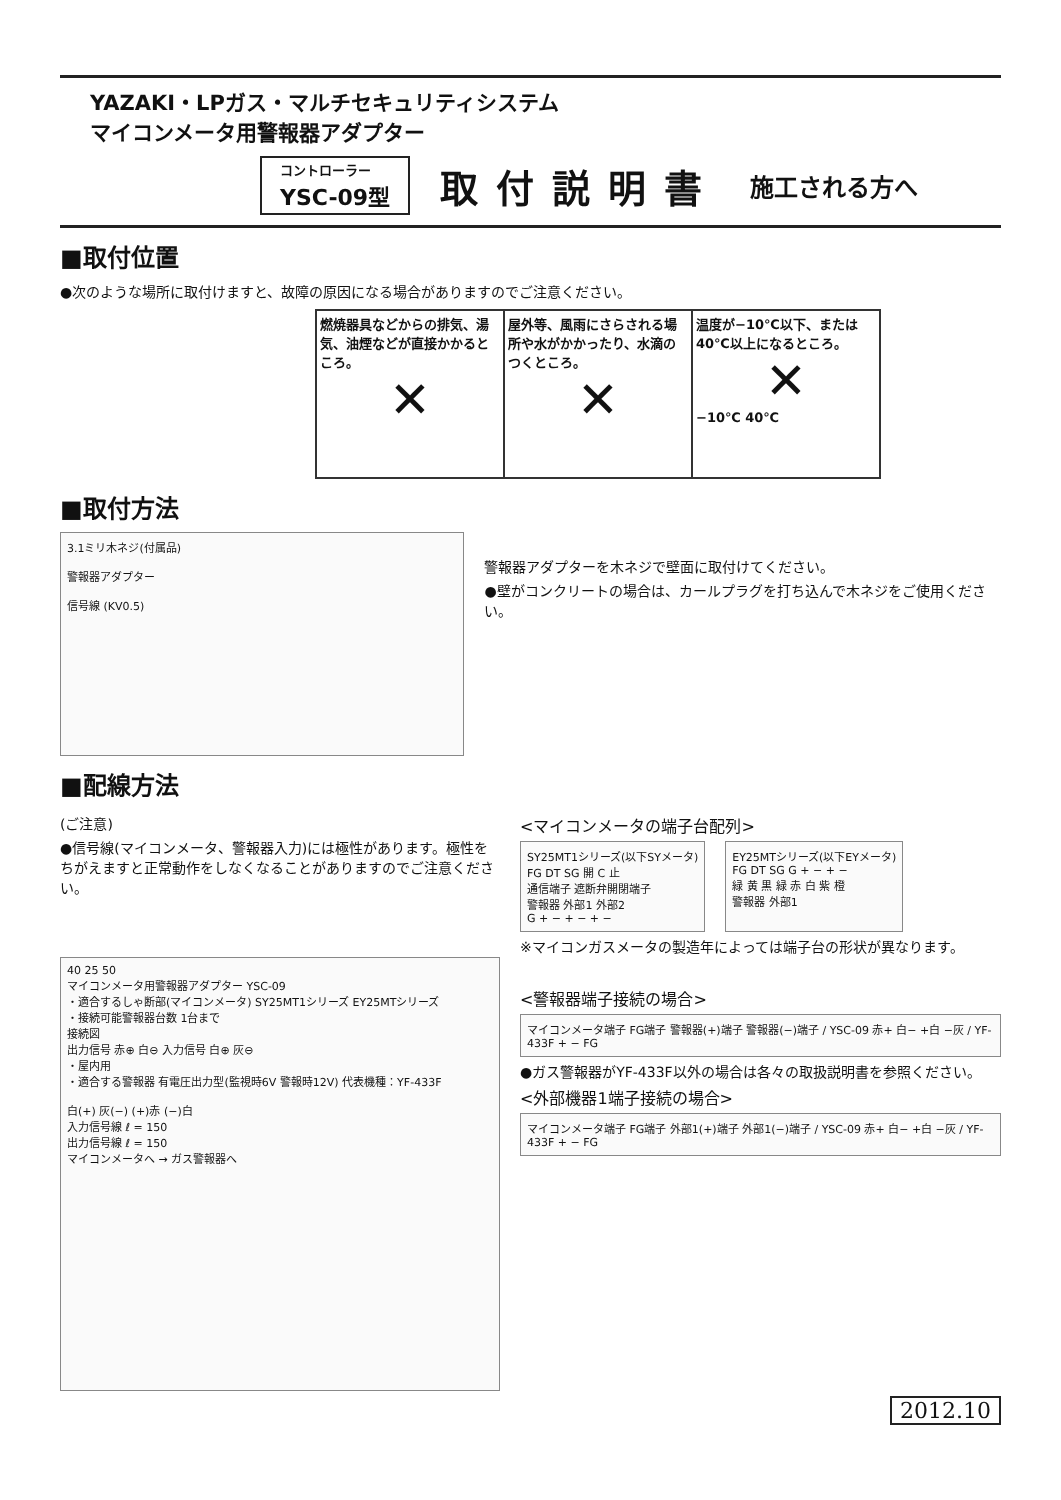YAZAKI・LPガス・マルチセキュリティシステム
マイコンメータ用警報器アダプター
コントローラー
YSC-09型
取付説明書 施工される方へ
■取付位置
●次のような場所に取付けますと、故障の原因になる場合がありますのでご注意ください。
| 燃焼器具などからの排気、湯気、油煙などが直接かかるところ。 ✕ | 屋外等、風雨にさらされる場所や水がかかったり、水滴のつくところ。 ✕ | 温度が−10℃以下、または40℃以上になるところ。 ✕ −10℃ 40℃ |
■取付方法
3.1ミリ木ネジ(付属品)
警報器アダプター
信号線 (KV0.5)
警報器アダプターを木ネジで壁面に取付けてください。
●壁がコンクリートの場合は、カールプラグを打ち込んで木ネジをご使用ください。
■配線方法
(ご注意)
●信号線(マイコンメータ、警報器入力)には極性があります。極性をちがえますと正常動作をしなくなることがありますのでご注意ください。
40 25 50
マイコンメータ用警報器アダプター YSC-09
・適合するしゃ断部(マイコンメータ) SY25MT1シリーズ EY25MTシリーズ
・接続可能警報器台数 1台まで
接続図
出力信号 赤⊕ 白⊖ 入力信号 白⊕ 灰⊖
・屋内用
・適合する警報器 有電圧出力型(監視時6V 警報時12V) 代表機種：YF-433F
白(+) 灰(−) (+)赤 (−)白
入力信号線 ℓ = 150
出力信号線 ℓ = 150
マイコンメータへ → ガス警報器へ
<マイコンメータの端子台配列>
SY25MT1シリーズ(以下SYメータ)
FG DT SG 開 C 止
通信端子 遮断弁開閉端子
警報器 外部1 外部2
G + − + − + −
EY25MTシリーズ(以下EYメータ)
FG DT SG G + − + −
緑 黄 黒 緑 赤 白 紫 橙
警報器 外部1
※マイコンガスメータの製造年によっては端子台の形状が異なります。
<警報器端子接続の場合>
マイコンメータ端子 FG端子 警報器(+)端子 警報器(−)端子 / YSC-09 赤+ 白− +白 −灰 / YF-433F + − FG
●ガス警報器がYF-433F以外の場合は各々の取扱説明書を参照ください。
<外部機器1端子接続の場合>
マイコンメータ端子 FG端子 外部1(+)端子 外部1(−)端子 / YSC-09 赤+ 白− +白 −灰 / YF-433F + − FG
2012.10